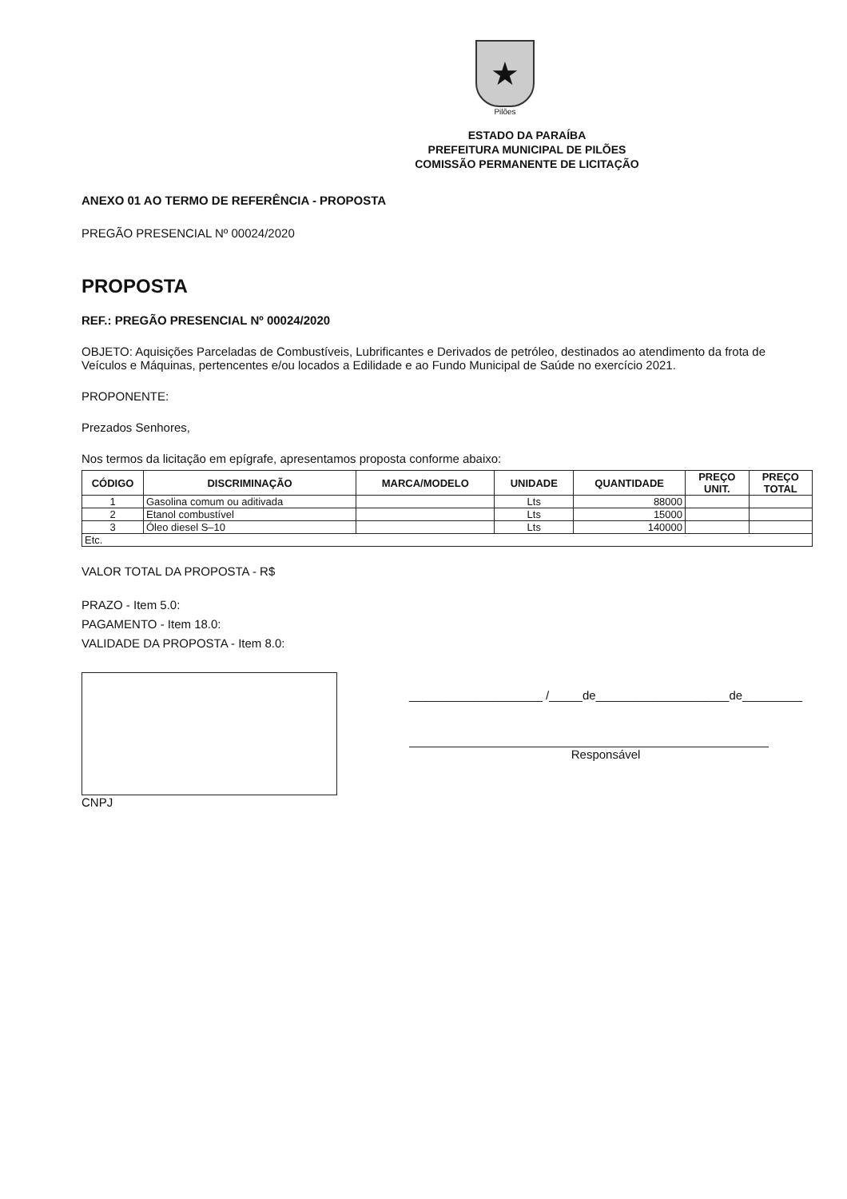★
Pilões
ESTADO DA PARAÍBA
PREFEITURA MUNICIPAL DE PILÕES
COMISSÃO PERMANENTE DE LICITAÇÃO
ANEXO 01 AO TERMO DE REFERÊNCIA - PROPOSTA
PREGÃO PRESENCIAL Nº 00024/2020
PROPOSTA
REF.: PREGÃO PRESENCIAL Nº 00024/2020
OBJETO: Aquisições Parceladas de Combustíveis, Lubrificantes e Derivados de petróleo, destinados ao atendimento da frota de Veículos e Máquinas, pertencentes e/ou locados a Edilidade e ao Fundo Municipal de Saúde no exercício 2021.
PROPONENTE:
Prezados Senhores,
Nos termos da licitação em epígrafe, apresentamos proposta conforme abaixo:
| CÓDIGO | DISCRIMINAÇÃO | MARCA/MODELO | UNIDADE | QUANTIDADE | PREÇO UNIT. | PREÇO TOTAL |
| --- | --- | --- | --- | --- | --- | --- |
| 1 | Gasolina comum ou aditivada | | Lts | 88000 | | |
| 2 | Etanol combustível | | Lts | 15000 | | |
| 3 | Óleo diesel S–10 | | Lts | 140000 | | |
| Etc. | | | | | | |
VALOR TOTAL DA PROPOSTA - R$
PRAZO - Item 5.0:
PAGAMENTO - Item 18.0:
VALIDADE DA PROPOSTA - Item 8.0:
CNPJ
____________________ /_____de____________________de_________
Responsável